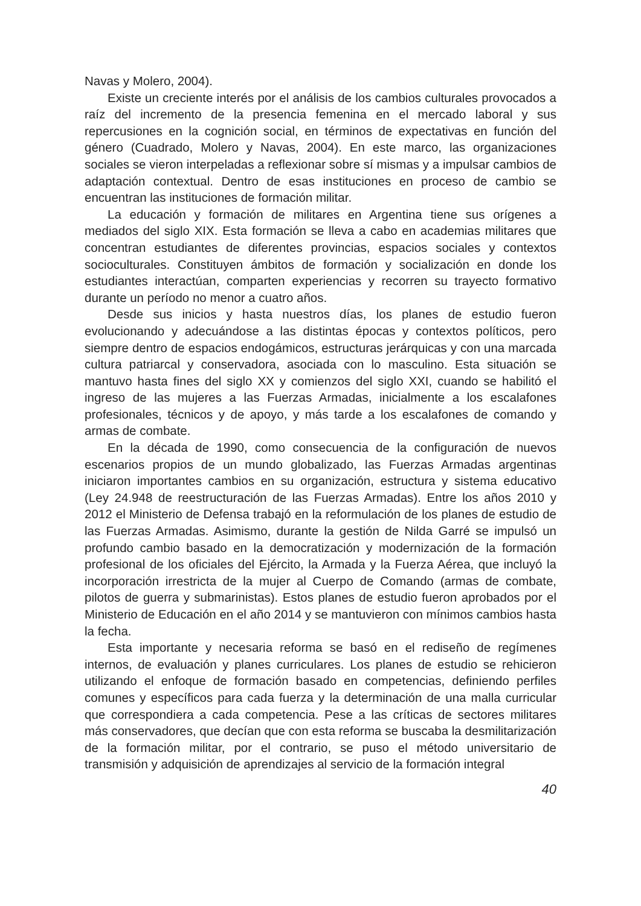Navas y Molero, 2004).
Existe un creciente interés por el análisis de los cambios culturales provocados a raíz del incremento de la presencia femenina en el mercado laboral y sus repercusiones en la cognición social, en términos de expectativas en función del género (Cuadrado, Molero y Navas, 2004). En este marco, las organizaciones sociales se vieron interpeladas a reflexionar sobre sí mismas y a impulsar cambios de adaptación contextual. Dentro de esas instituciones en proceso de cambio se encuentran las instituciones de formación militar.
La educación y formación de militares en Argentina tiene sus orígenes a mediados del siglo XIX. Esta formación se lleva a cabo en academias militares que concentran estudiantes de diferentes provincias, espacios sociales y contextos socioculturales. Constituyen ámbitos de formación y socialización en donde los estudiantes interactúan, comparten experiencias y recorren su trayecto formativo durante un período no menor a cuatro años.
Desde sus inicios y hasta nuestros días, los planes de estudio fueron evolucionando y adecuándose a las distintas épocas y contextos políticos, pero siempre dentro de espacios endogámicos, estructuras jerárquicas y con una marcada cultura patriarcal y conservadora, asociada con lo masculino. Esta situación se mantuvo hasta fines del siglo XX y comienzos del siglo XXI, cuando se habilitó el ingreso de las mujeres a las Fuerzas Armadas, inicialmente a los escalafones profesionales, técnicos y de apoyo, y más tarde a los escalafones de comando y armas de combate.
En la década de 1990, como consecuencia de la configuración de nuevos escenarios propios de un mundo globalizado, las Fuerzas Armadas argentinas iniciaron importantes cambios en su organización, estructura y sistema educativo (Ley 24.948 de reestructuración de las Fuerzas Armadas). Entre los años 2010 y 2012 el Ministerio de Defensa trabajó en la reformulación de los planes de estudio de las Fuerzas Armadas. Asimismo, durante la gestión de Nilda Garré se impulsó un profundo cambio basado en la democratización y modernización de la formación profesional de los oficiales del Ejército, la Armada y la Fuerza Aérea, que incluyó la incorporación irrestricta de la mujer al Cuerpo de Comando (armas de combate, pilotos de guerra y submarinistas). Estos planes de estudio fueron aprobados por el Ministerio de Educación en el año 2014 y se mantuvieron con mínimos cambios hasta la fecha.
Esta importante y necesaria reforma se basó en el rediseño de regímenes internos, de evaluación y planes curriculares. Los planes de estudio se rehicieron utilizando el enfoque de formación basado en competencias, definiendo perfiles comunes y específicos para cada fuerza y la determinación de una malla curricular que correspondiera a cada competencia. Pese a las críticas de sectores militares más conservadores, que decían que con esta reforma se buscaba la desmilitarización de la formación militar, por el contrario, se puso el método universitario de transmisión y adquisición de aprendizajes al servicio de la formación integral
40